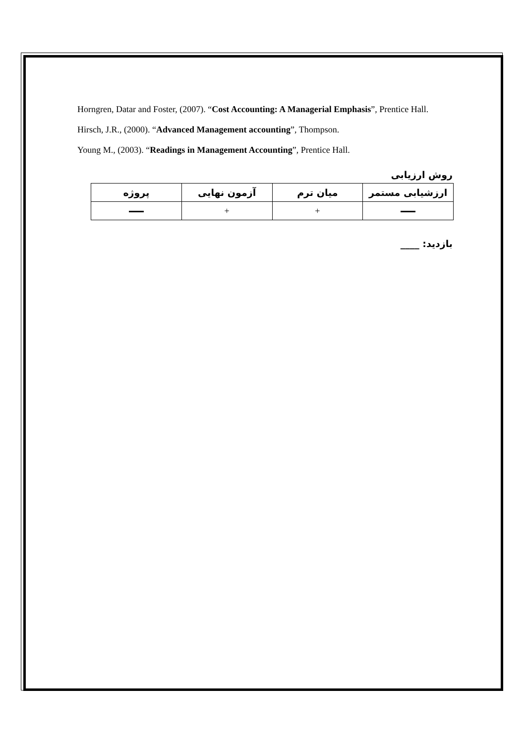Horngren, Datar and Foster, (2007). “Cost Accounting: A Managerial Emphasis”, Prentice Hall.
Hirsch, J.R., (2000). “Advanced Management accounting”, Thompson.
Young M., (2003). “Readings in Management Accounting”, Prentice Hall.
روش ارزيابی
| ارزشيابی مستمر | ميان ترم | آزمون نهايی | پروژه |
| --- | --- | --- | --- |
| | + | + | |
بازديد: ____